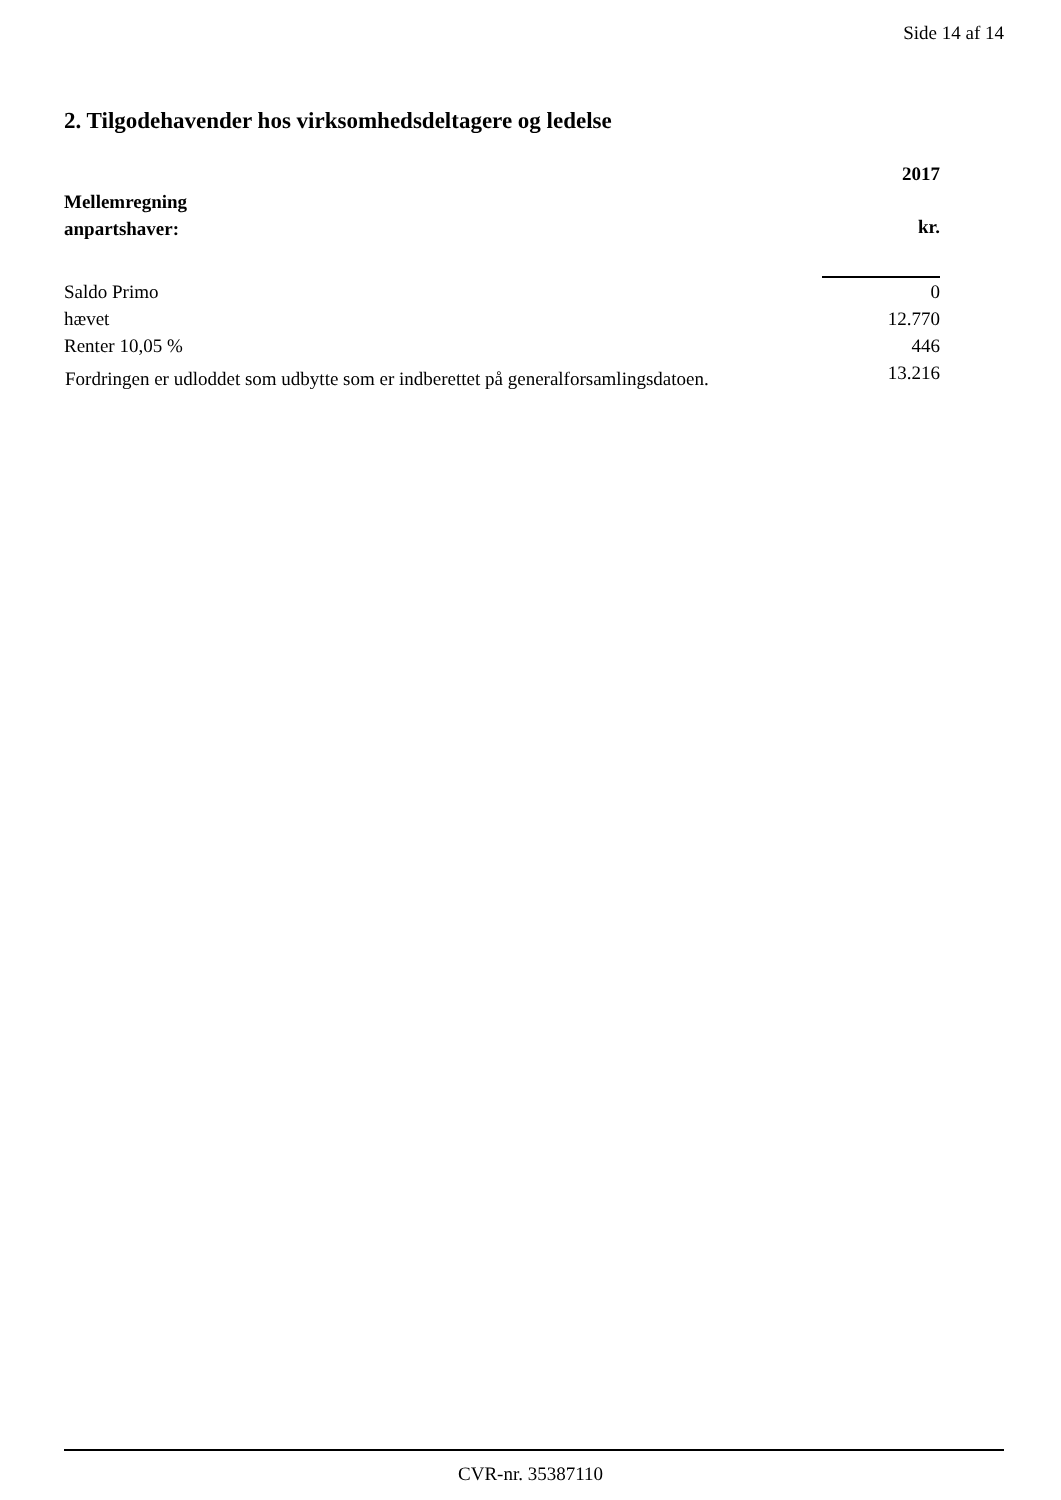Side 14 af 14
2. Tilgodehavender hos virksomhedsdeltagere og ledelse
| | 2017 |
| --- | --- |
| Mellemregning anpartshaver: | kr. |
| Saldo Primo | 0 |
| hævet | 12.770 |
| Renter 10,05 % | 446 |
| | 13.216 |
Fordringen er udloddet som udbytte som er indberettet på generalforsamlingsdatoen.
CVR-nr. 35387110